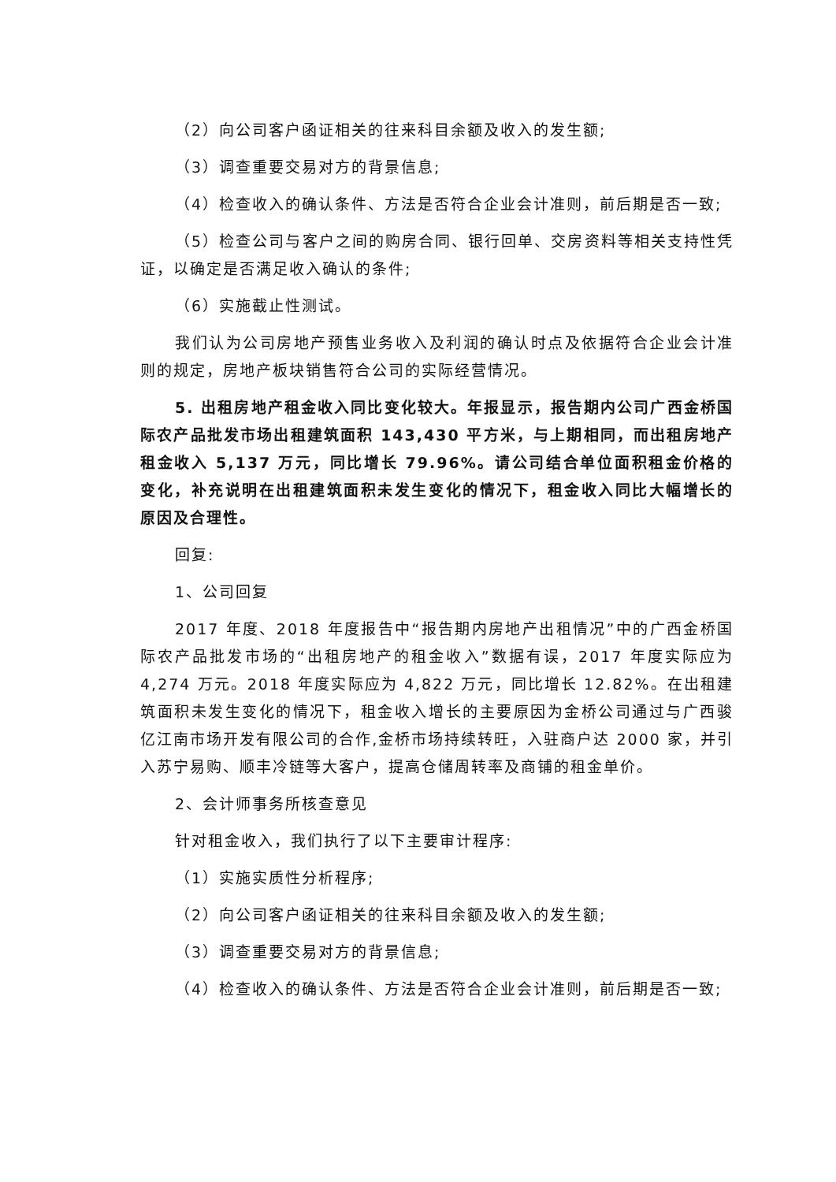（2）向公司客户函证相关的往来科目余额及收入的发生额;
（3）调查重要交易对方的背景信息;
（4）检查收入的确认条件、方法是否符合企业会计准则，前后期是否一致;
（5）检查公司与客户之间的购房合同、银行回单、交房资料等相关支持性凭证，以确定是否满足收入确认的条件;
（6）实施截止性测试。
我们认为公司房地产预售业务收入及利润的确认时点及依据符合企业会计准则的规定，房地产板块销售符合公司的实际经营情况。
5. 出租房地产租金收入同比变化较大。年报显示，报告期内公司广西金桥国际农产品批发市场出租建筑面积 143,430 平方米，与上期相同，而出租房地产租金收入 5,137 万元，同比增长 79.96%。请公司结合单位面积租金价格的变化，补充说明在出租建筑面积未发生变化的情况下，租金收入同比大幅增长的原因及合理性。
回复:
1、公司回复
2017 年度、2018 年度报告中“报告期内房地产出租情况”中的广西金桥国际农产品批发市场的“出租房地产的租金收入”数据有误，2017 年度实际应为 4,274 万元。2018 年度实际应为 4,822 万元，同比增长 12.82%。在出租建筑面积未发生变化的情况下，租金收入增长的主要原因为金桥公司通过与广西骏亿江南市场开发有限公司的合作,金桥市场持续转旺，入驻商户达 2000 家，并引入苏宁易购、顺丰冷链等大客户，提高仓储周转率及商铺的租金单价。
2、会计师事务所核查意见
针对租金收入，我们执行了以下主要审计程序:
（1）实施实质性分析程序;
（2）向公司客户函证相关的往来科目余额及收入的发生额;
（3）调查重要交易对方的背景信息;
（4）检查收入的确认条件、方法是否符合企业会计准则，前后期是否一致;